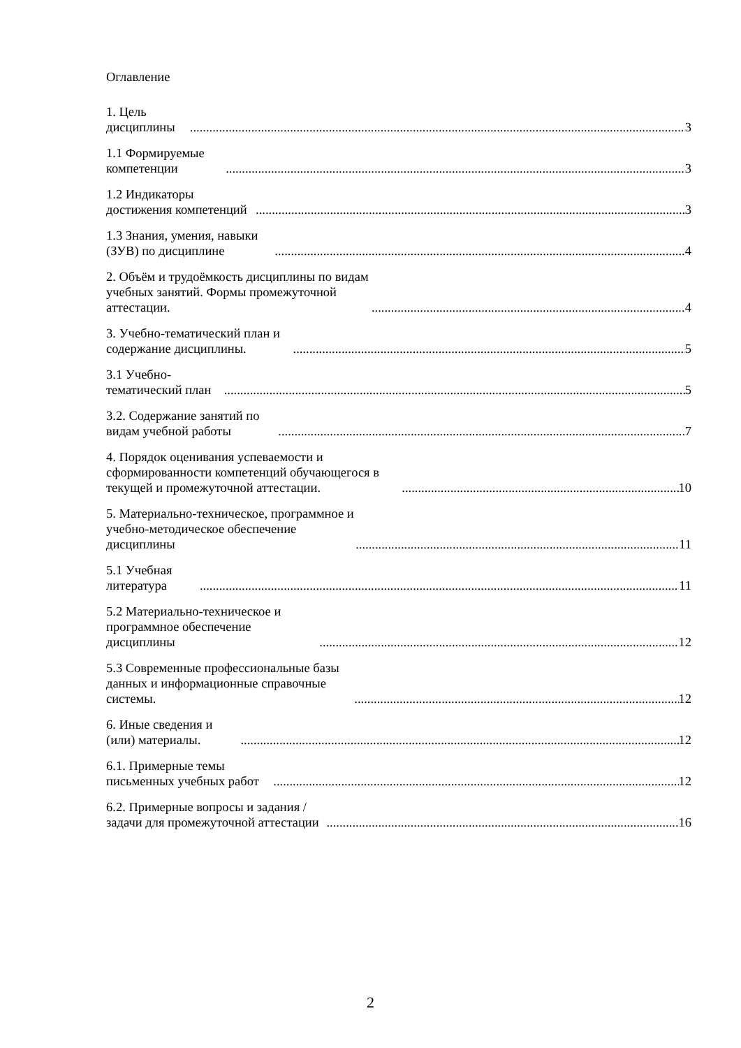Оглавление
1. Цель дисциплины 3
1.1 Формируемые компетенции 3
1.2 Индикаторы достижения компетенций 3
1.3 Знания, умения, навыки (ЗУВ) по дисциплине 4
2. Объём и трудоёмкость дисциплины по видам учебных занятий. Формы промежуточной аттестации. 4
3. Учебно-тематический план и содержание дисциплины. 5
3.1 Учебно-тематический план 5
3.2. Содержание занятий по видам учебной работы 7
4. Порядок оценивания успеваемости и сформированности компетенций обучающегося в текущей и промежуточной аттестации. 10
5. Материально-техническое, программное и учебно-методическое обеспечение дисциплины 11
5.1 Учебная литература 11
5.2 Материально-техническое и программное обеспечение дисциплины 12
5.3 Современные профессиональные базы данных и информационные справочные системы. 12
6. Иные сведения и (или) материалы. 12
6.1. Примерные темы письменных учебных работ 12
6.2. Примерные вопросы и задания / задачи для промежуточной аттестации 16
2